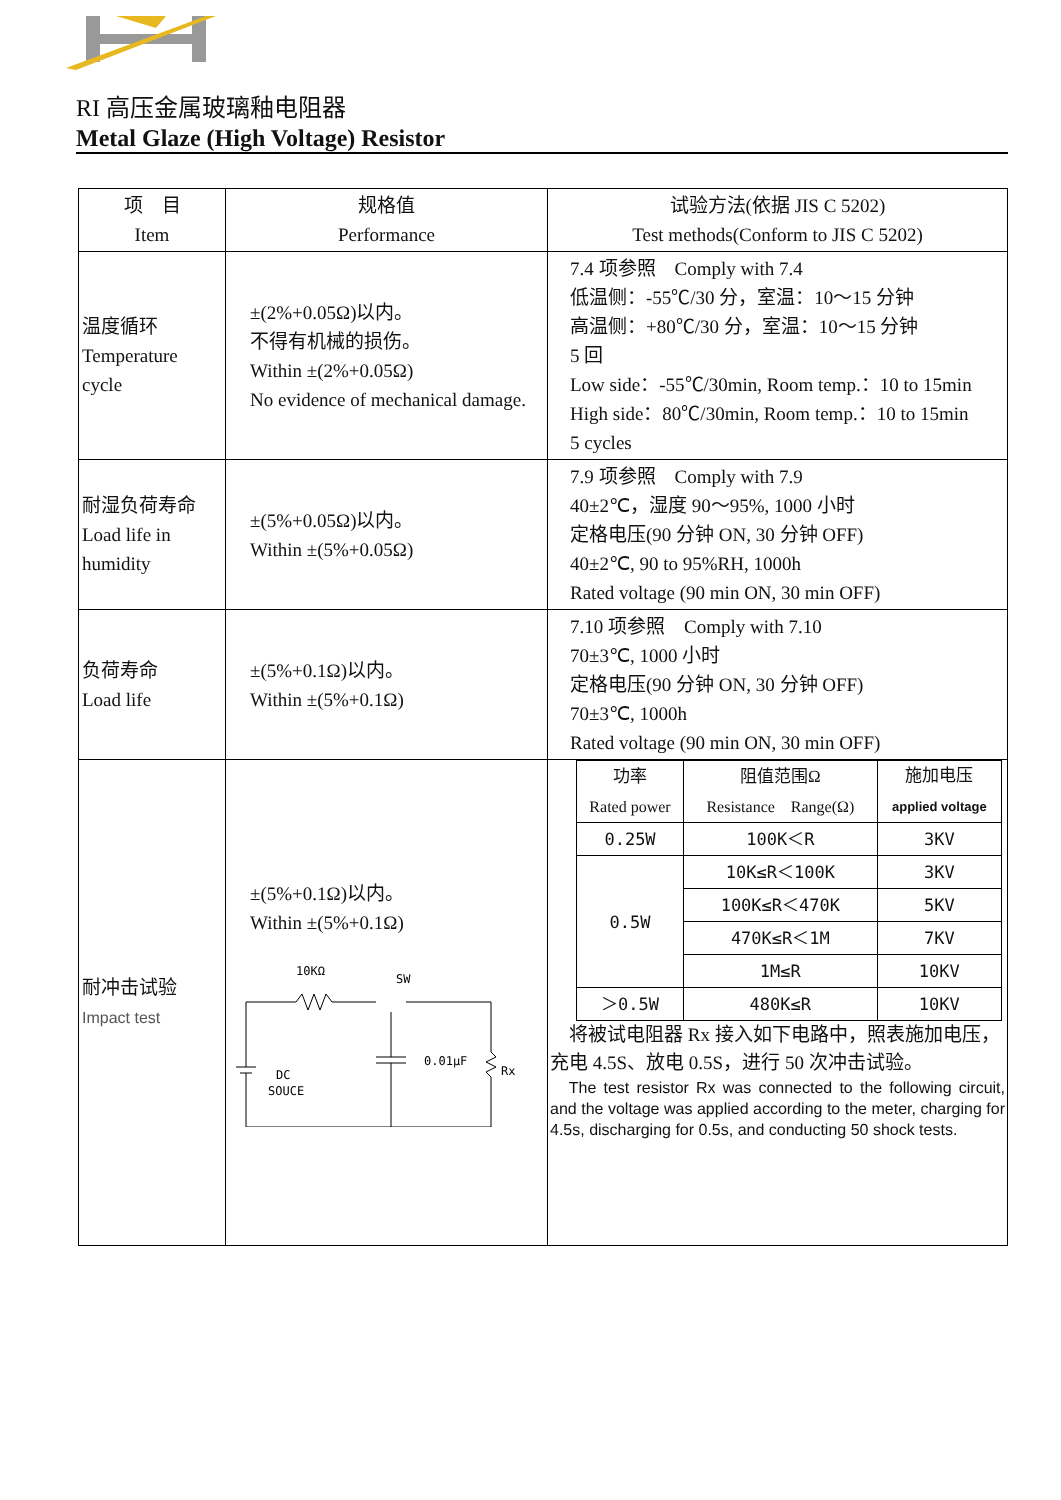RI 高压金属玻璃釉电阻器
Metal Glaze (High Voltage) Resistor
| 项 目 Item | 规格值 Performance | 试验方法(依据 JIS C 5202) Test methods(Conform to JIS C 5202) |
| --- | --- | --- |
| 温度循环 Temperature cycle | ±(2%+0.05Ω)以内。 不得有机械的损伤。 Within ±(2%+0.05Ω) No evidence of mechanical damage. | 7.4 项参照 Comply with 7.4 低温侧：-55℃/30 分，室温：10～15 分钟 高温侧：+80℃/30 分，室温：10～15 分钟 5 回 Low side：-55℃/30min, Room temp.：10 to 15min High side：80℃/30min, Room temp.：10 to 15min 5 cycles |
| 耐湿负荷寿命 Load life in humidity | ±(5%+0.05Ω)以内。 Within ±(5%+0.05Ω) | 7.9 项参照 Comply with 7.9 40±2℃，湿度 90～95%, 1000 小时 定格电压(90 分钟 ON, 30 分钟 OFF) 40±2℃, 90 to 95%RH, 1000h Rated voltage (90 min ON, 30 min OFF) |
| 负荷寿命 Load life | ±(5%+0.1Ω)以内。 Within ±(5%+0.1Ω) | 7.10 项参照 Comply with 7.10 70±3℃, 1000 小时 定格电压(90 分钟 ON, 30 分钟 OFF) 70±3℃, 1000h Rated voltage (90 min ON, 30 min OFF) |
| 耐冲击试验 Impact test | ±(5%+0.1Ω)以内。 Within ±(5%+0.1Ω) 10KΩ SW DC SOUCE 0.01μF Rx | / 功率 Rated power / 阻值范围Ω Resistance Range(Ω) / 施加电压 applied voltage / / 0.25W / 100K＜R / 3KV / / 0.5W / 10K≤R＜100K / 3KV / / / 100K≤R＜470K / 5KV / / / 470K≤R＜1M / 7KV / / / 1M≤R / 10KV / / ＞0.5W / 480K≤R / 10KV / 将被试电阻器 Rx 接入如下电路中，照表施加电压，充电 4.5S、放电 0.5S，进行 50 次冲击试验。 The test resistor Rx was connected to the following circuit, and the voltage was applied according to the meter, charging for 4.5s, discharging for 0.5s, and conducting 50 shock tests. |